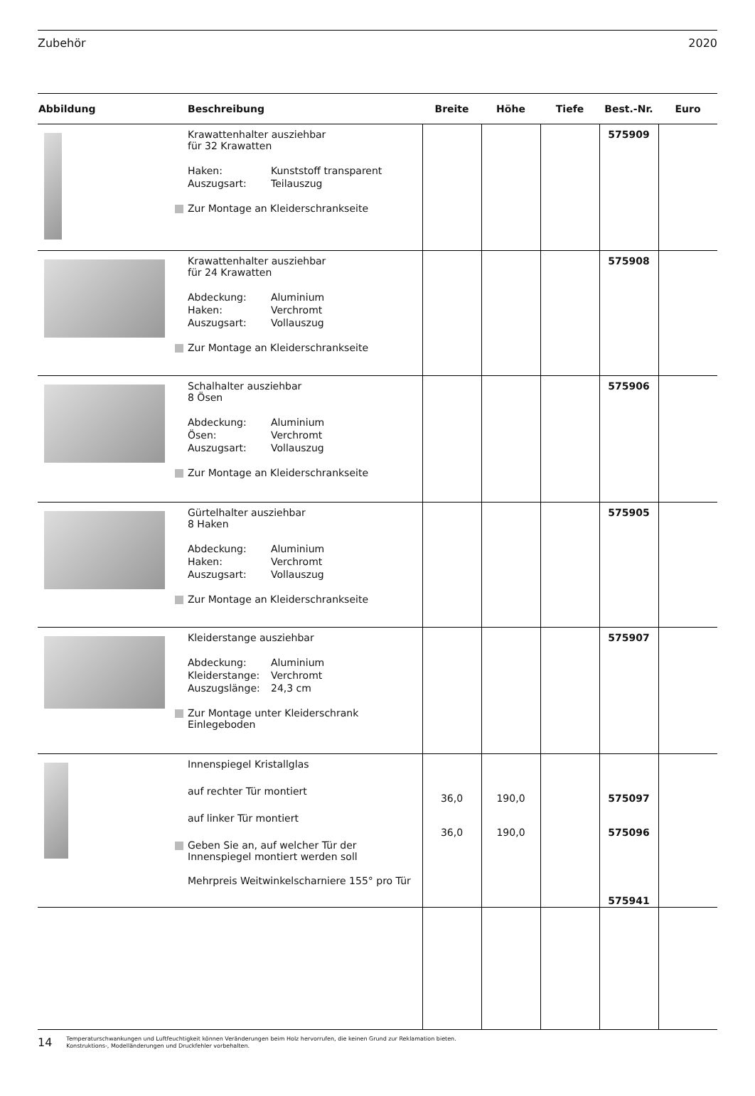Zubehör 2020
| Abbildung | Beschreibung | Breite | Höhe | Tiefe | Best.-Nr. | Euro |
| --- | --- | --- | --- | --- | --- | --- |
| | Krawattenhalter ausziehbar für 32 Krawatten Haken: Kunststoff transparent Auszugsart: Teilauszug Zur Montage an Kleiderschrankseite | | | | 575909 | |
| | Krawattenhalter ausziehbar für 24 Krawatten Abdeckung: Aluminium Haken: Verchromt Auszugsart: Vollauszug Zur Montage an Kleiderschrankseite | | | | 575908 | |
| | Schalhalter ausziehbar 8 Ösen Abdeckung: Aluminium Ösen: Verchromt Auszugsart: Vollauszug Zur Montage an Kleiderschrankseite | | | | 575906 | |
| | Gürtelhalter ausziehbar 8 Haken Abdeckung: Aluminium Haken: Verchromt Auszugsart: Vollauszug Zur Montage an Kleiderschrankseite | | | | 575905 | |
| | Kleiderstange ausziehbar Abdeckung: Aluminium Kleiderstange: Verchromt Auszugslänge: 24,3 cm Zur Montage unter Kleiderschrank Einlegeboden | | | | 575907 | |
| | Innenspiegel Kristallglas auf rechter Tür montiert auf linker Tür montiert Geben Sie an, auf welcher Tür der Innenspiegel montiert werden soll Mehrpreis Weitwinkelscharniere 155° pro Tür | 36,0 36,0 | 190,0 190,0 | | 575097 575096 575941 | |
14 Temperaturschwankungen und Luftfeuchtigkeit können Veränderungen beim Holz hervorrufen, die keinen Grund zur Reklamation bieten.
Konstruktions-, Modelländerungen und Druckfehler vorbehalten.